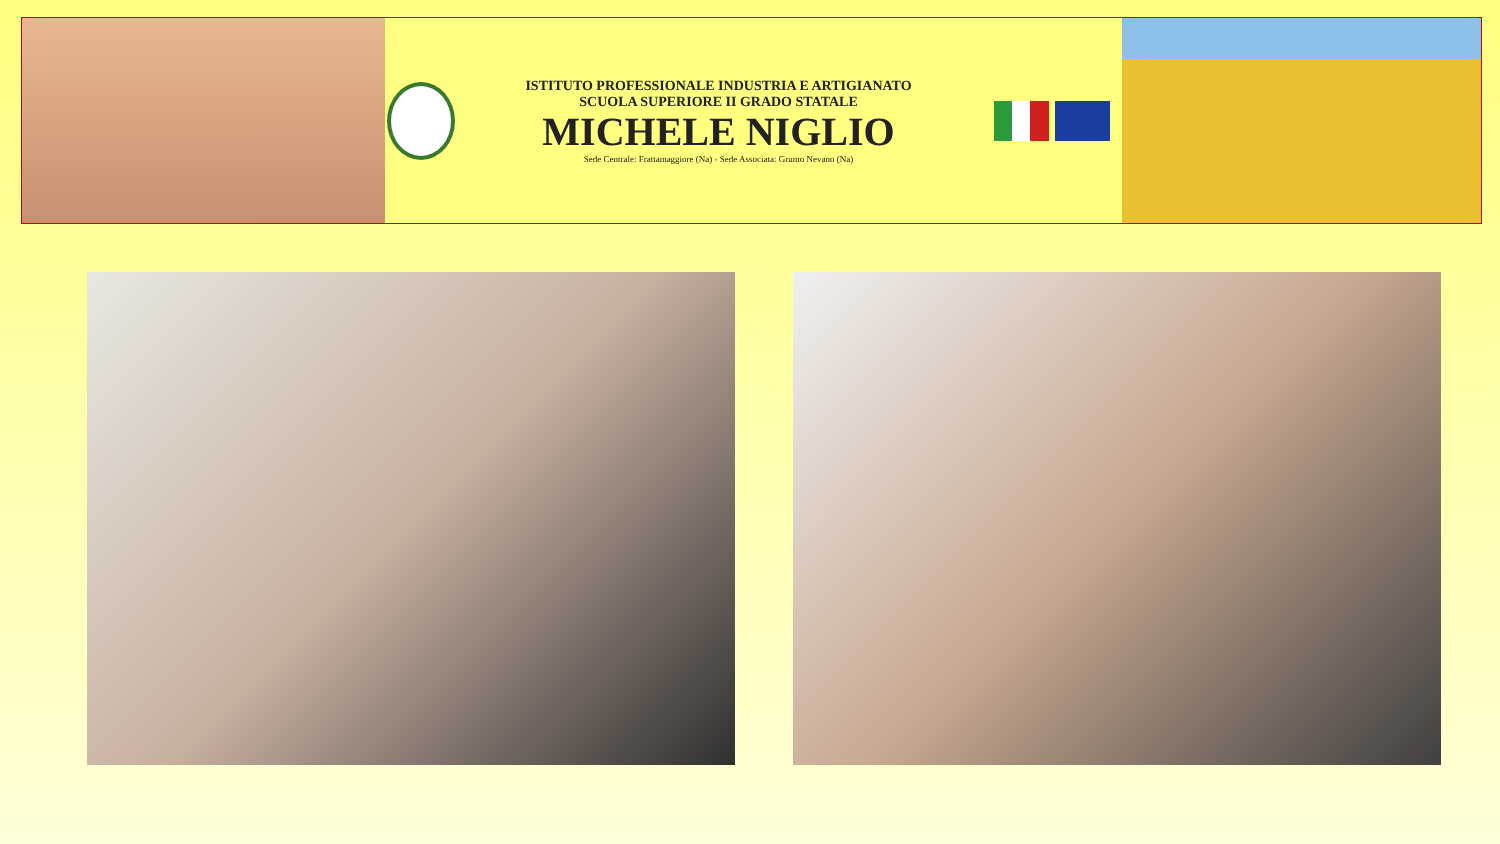ISTITUTO PROFESSIONALE INDUSTRIA E ARTIGIANATO
SCUOLA SUPERIORE II GRADO STATALE
MICHELE NIGLIO
Sede Centrale: Frattamaggiore (Na) - Sede Associata: Grumo Nevano (Na)